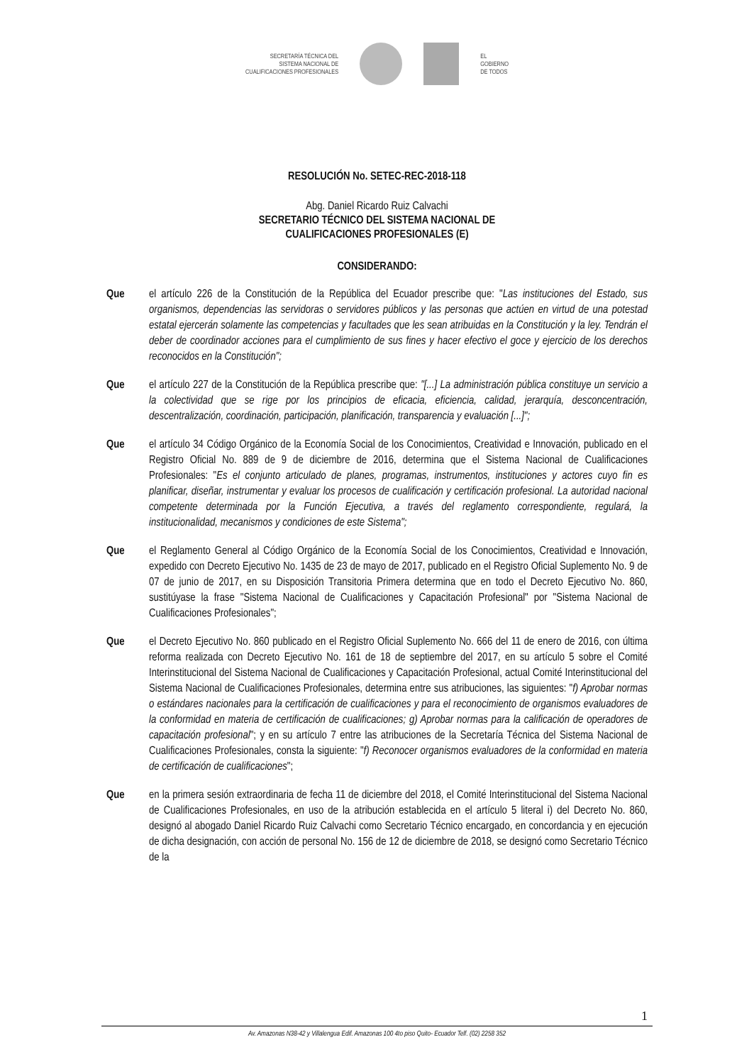SECRETARÍA TÉCNICA DEL
SISTEMA NACIONAL DE
CUALIFICACIONES PROFESIONALES
EL
GOBIERNO
DE TODOS
RESOLUCIÓN No. SETEC-REC-2018-118
Abg. Daniel Ricardo Ruiz Calvachi
SECRETARIO TÉCNICO DEL SISTEMA NACIONAL DE
CUALIFICACIONES PROFESIONALES (E)
CONSIDERANDO:
Que el artículo 226 de la Constitución de la República del Ecuador prescribe que: "Las instituciones del Estado, sus organismos, dependencias las servidoras o servidores públicos y las personas que actúen en virtud de una potestad estatal ejercerán solamente las competencias y facultades que les sean atribuidas en la Constitución y la ley. Tendrán el deber de coordinador acciones para el cumplimiento de sus fines y hacer efectivo el goce y ejercicio de los derechos reconocidos en la Constitución";
Que el artículo 227 de la Constitución de la República prescribe que: "[...] La administración pública constituye un servicio a la colectividad que se rige por los principios de eficacia, eficiencia, calidad, jerarquía, desconcentración, descentralización, coordinación, participación, planificación, transparencia y evaluación [...]";
Que el artículo 34 Código Orgánico de la Economía Social de los Conocimientos, Creatividad e Innovación, publicado en el Registro Oficial No. 889 de 9 de diciembre de 2016, determina que el Sistema Nacional de Cualificaciones Profesionales: "Es el conjunto articulado de planes, programas, instrumentos, instituciones y actores cuyo fin es planificar, diseñar, instrumentar y evaluar los procesos de cualificación y certificación profesional. La autoridad nacional competente determinada por la Función Ejecutiva, a través del reglamento correspondiente, regulará, la institucionalidad, mecanismos y condiciones de este Sistema";
Que el Reglamento General al Código Orgánico de la Economía Social de los Conocimientos, Creatividad e Innovación, expedido con Decreto Ejecutivo No. 1435 de 23 de mayo de 2017, publicado en el Registro Oficial Suplemento No. 9 de 07 de junio de 2017, en su Disposición Transitoria Primera determina que en todo el Decreto Ejecutivo No. 860, sustitúyase la frase "Sistema Nacional de Cualificaciones y Capacitación Profesional" por "Sistema Nacional de Cualificaciones Profesionales";
Que el Decreto Ejecutivo No. 860 publicado en el Registro Oficial Suplemento No. 666 del 11 de enero de 2016, con última reforma realizada con Decreto Ejecutivo No. 161 de 18 de septiembre del 2017, en su artículo 5 sobre el Comité Interinstitucional del Sistema Nacional de Cualificaciones y Capacitación Profesional, actual Comité Interinstitucional del Sistema Nacional de Cualificaciones Profesionales, determina entre sus atribuciones, las siguientes: "f) Aprobar normas o estándares nacionales para la certificación de cualificaciones y para el reconocimiento de organismos evaluadores de la conformidad en materia de certificación de cualificaciones; g) Aprobar normas para la calificación de operadores de capacitación profesional"; y en su artículo 7 entre las atribuciones de la Secretaría Técnica del Sistema Nacional de Cualificaciones Profesionales, consta la siguiente: "f) Reconocer organismos evaluadores de la conformidad en materia de certificación de cualificaciones";
Que en la primera sesión extraordinaria de fecha 11 de diciembre del 2018, el Comité Interinstitucional del Sistema Nacional de Cualificaciones Profesionales, en uso de la atribución establecida en el artículo 5 literal i) del Decreto No. 860, designó al abogado Daniel Ricardo Ruiz Calvachi como Secretario Técnico encargado, en concordancia y en ejecución de dicha designación, con acción de personal No. 156 de 12 de diciembre de 2018, se designó como Secretario Técnico de la
1
Av. Amazonas N38-42 y Villalengua Edif. Amazonas 100 4to piso Quito- Ecuador Telf. (02) 2258 352